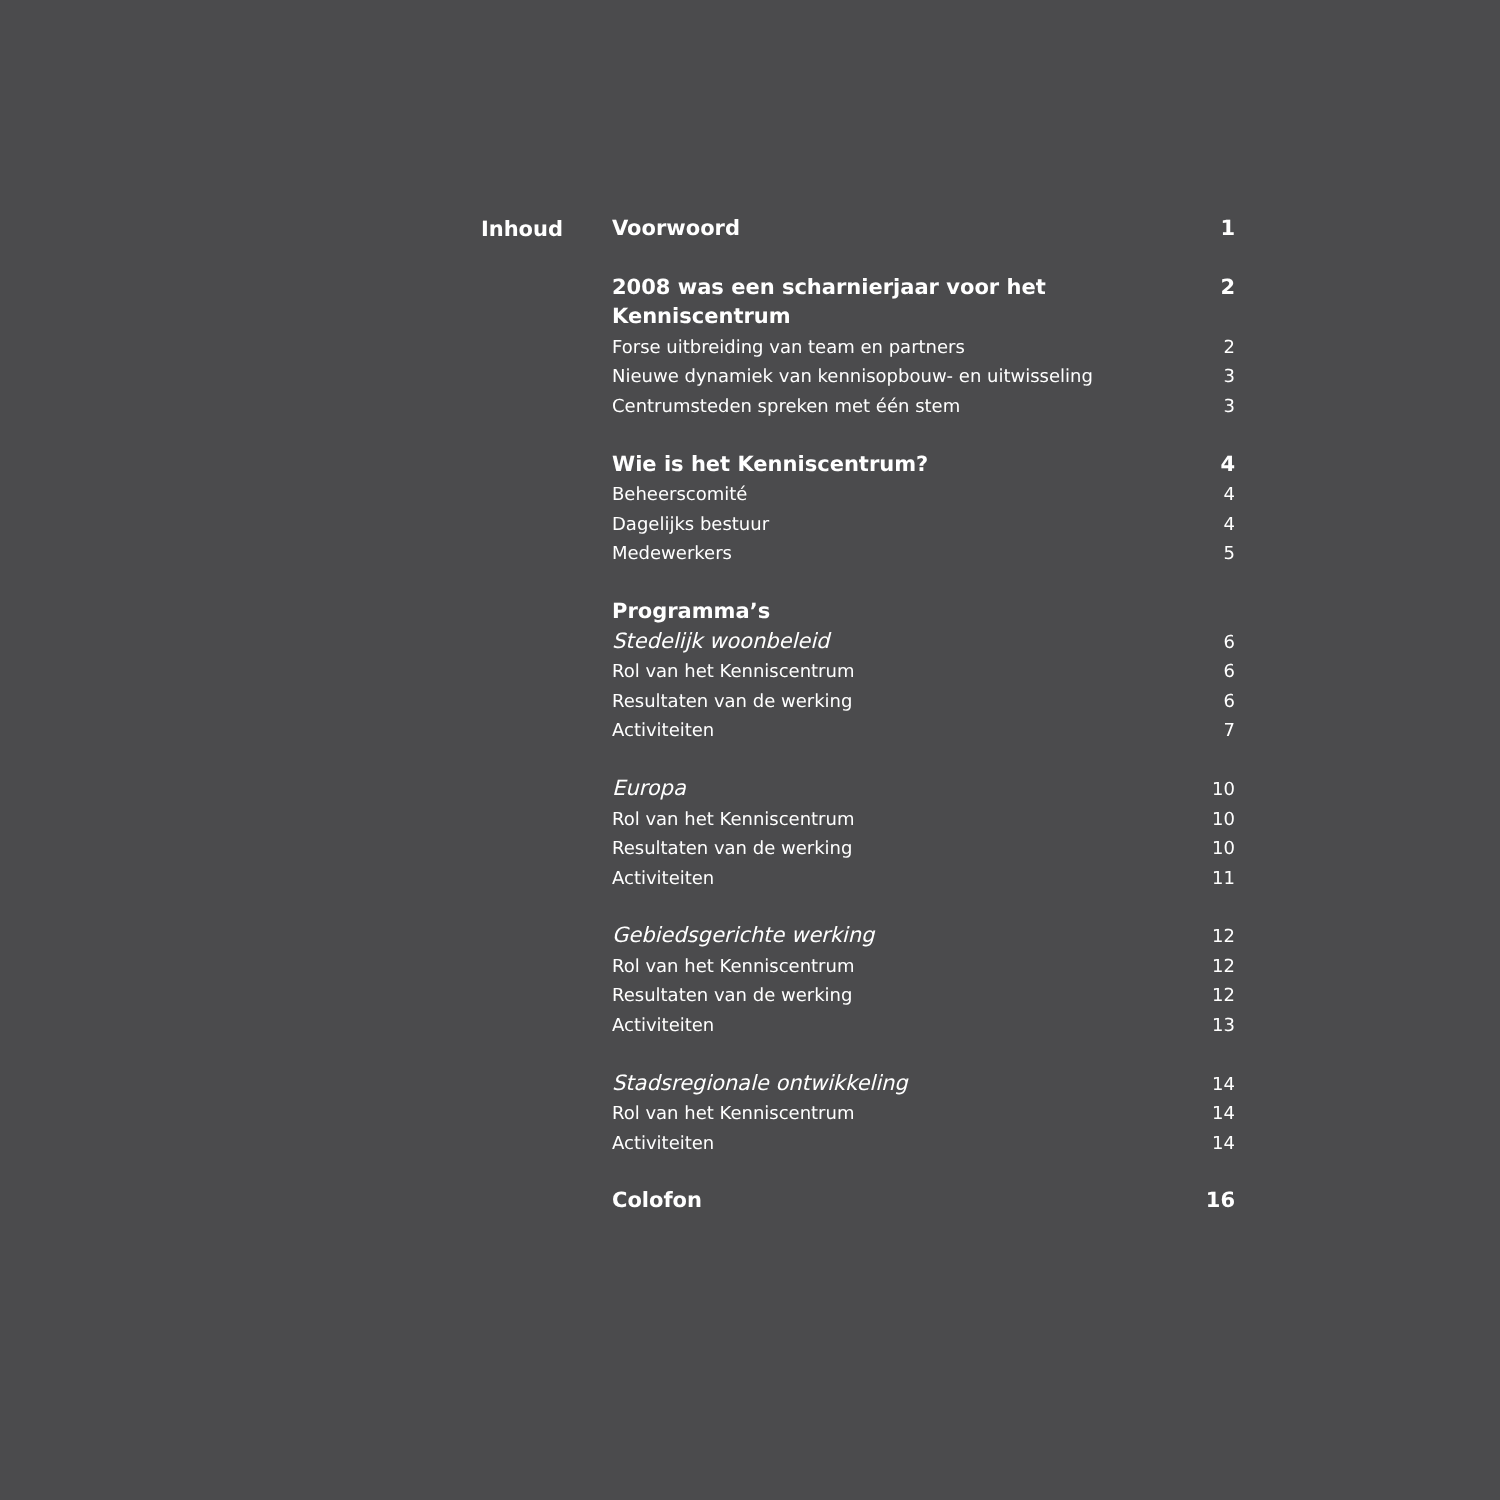Inhoud
Voorwoord 1
2008 was een scharnierjaar voor het Kenniscentrum 2
Forse uitbreiding van team en partners 2
Nieuwe dynamiek van kennisopbouw- en uitwisseling 3
Centrumsteden spreken met één stem 3
Wie is het Kenniscentrum? 4
Beheerscomité 4
Dagelijks bestuur 4
Medewerkers 5
Programma’s
Stedelijk woonbeleid 6
Rol van het Kenniscentrum 6
Resultaten van de werking 6
Activiteiten 7
Europa 10
Rol van het Kenniscentrum 10
Resultaten van de werking 10
Activiteiten 11
Gebiedsgerichte werking 12
Rol van het Kenniscentrum 12
Resultaten van de werking 12
Activiteiten 13
Stadsregionale ontwikkeling 14
Rol van het Kenniscentrum 14
Activiteiten 14
Colofon 16